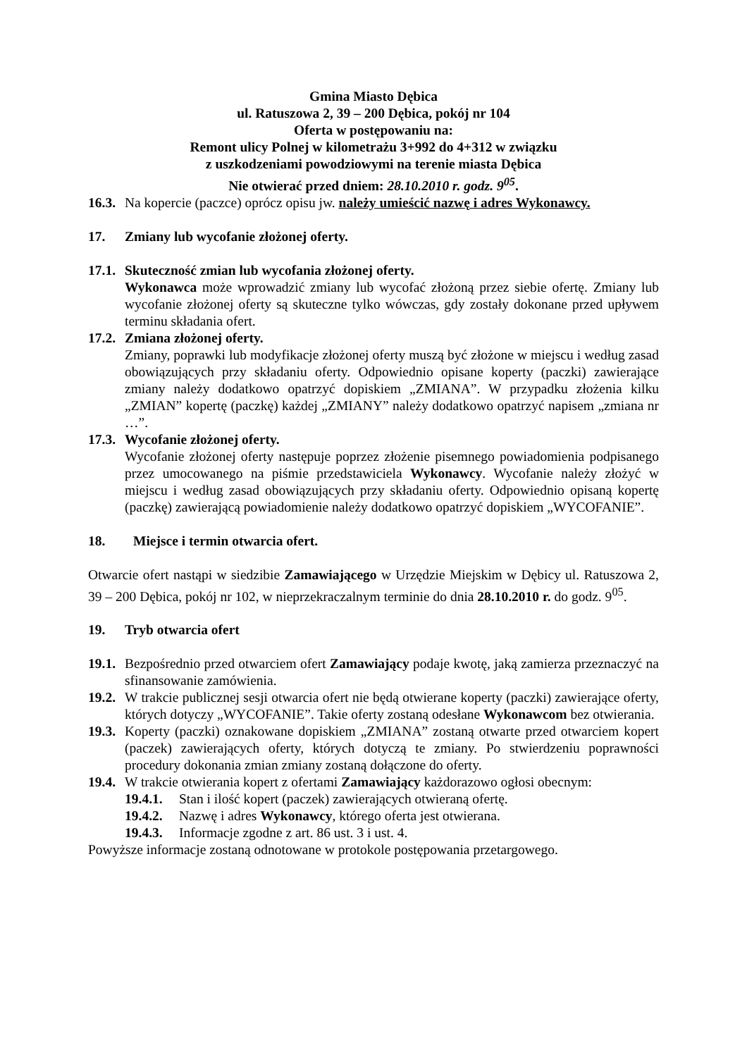Gmina Miasto Dębica
ul. Ratuszowa 2, 39 – 200 Dębica, pokój nr 104
Oferta w postępowaniu na:
Remont ulicy Polnej w kilometrażu 3+992 do 4+312 w związku
z uszkodzeniami powodziowymi na terenie miasta Dębica
Nie otwierać przed dniem: 28.10.2010 r. godz. 9<sup>05</sup>.
16.3.
Na kopercie (paczce) oprócz opisu jw. należy umieścić nazwę i adres Wykonawcy.
17. Zmiany lub wycofanie złożonej oferty.
17.1.
Skuteczność zmian lub wycofania złożonej oferty.
Wykonawca może wprowadzić zmiany lub wycofać złożoną przez siebie ofertę. Zmiany lub wycofanie złożonej oferty są skuteczne tylko wówczas, gdy zostały dokonane przed upływem terminu składania ofert.
17.2.
Zmiana złożonej oferty.
Zmiany, poprawki lub modyfikacje złożonej oferty muszą być złożone w miejscu i według zasad obowiązujących przy składaniu oferty. Odpowiednio opisane koperty (paczki) zawierające zmiany należy dodatkowo opatrzyć dopiskiem „ZMIANA”. W przypadku złożenia kilku „ZMIAN” kopertę (paczkę) każdej „ZMIANY” należy dodatkowo opatrzyć napisem „zmiana nr …”.
17.3.
Wycofanie złożonej oferty.
Wycofanie złożonej oferty następuje poprzez złożenie pisemnego powiadomienia podpisanego przez umocowanego na piśmie przedstawiciela Wykonawcy. Wycofanie należy złożyć w miejscu i według zasad obowiązujących przy składaniu oferty. Odpowiednio opisaną kopertę (paczkę) zawierającą powiadomienie należy dodatkowo opatrzyć dopiskiem „WYCOFANIE”.
18. Miejsce i termin otwarcia ofert.
Otwarcie ofert nastąpi w siedzibie Zamawiającego w Urzędzie Miejskim w Dębicy ul. Ratuszowa 2, 39 – 200 Dębica, pokój nr 102, w nieprzekraczalnym terminie do dnia 28.10.2010 r. do godz. 9<sup>05</sup>.
19. Tryb otwarcia ofert
19.1.
Bezpośrednio przed otwarciem ofert Zamawiający podaje kwotę, jaką zamierza przeznaczyć na sfinansowanie zamówienia.
19.2.
W trakcie publicznej sesji otwarcia ofert nie będą otwierane koperty (paczki) zawierające oferty, których dotyczy „WYCOFANIE”. Takie oferty zostaną odesłane Wykonawcom bez otwierania.
19.3.
Koperty (paczki) oznakowane dopiskiem „ZMIANA” zostaną otwarte przed otwarciem kopert (paczek) zawierających oferty, których dotyczą te zmiany. Po stwierdzeniu poprawności procedury dokonania zmian zmiany zostaną dołączone do oferty.
19.4.
W trakcie otwierania kopert z ofertami Zamawiający każdorazowo ogłosi obecnym:
19.4.1.
Stan i ilość kopert (paczek) zawierających otwieraną ofertę.
19.4.2.
Nazwę i adres Wykonawcy, którego oferta jest otwierana.
19.4.3.
Informacje zgodne z art. 86 ust. 3 i ust. 4.
Powyższe informacje zostaną odnotowane w protokole postępowania przetargowego.